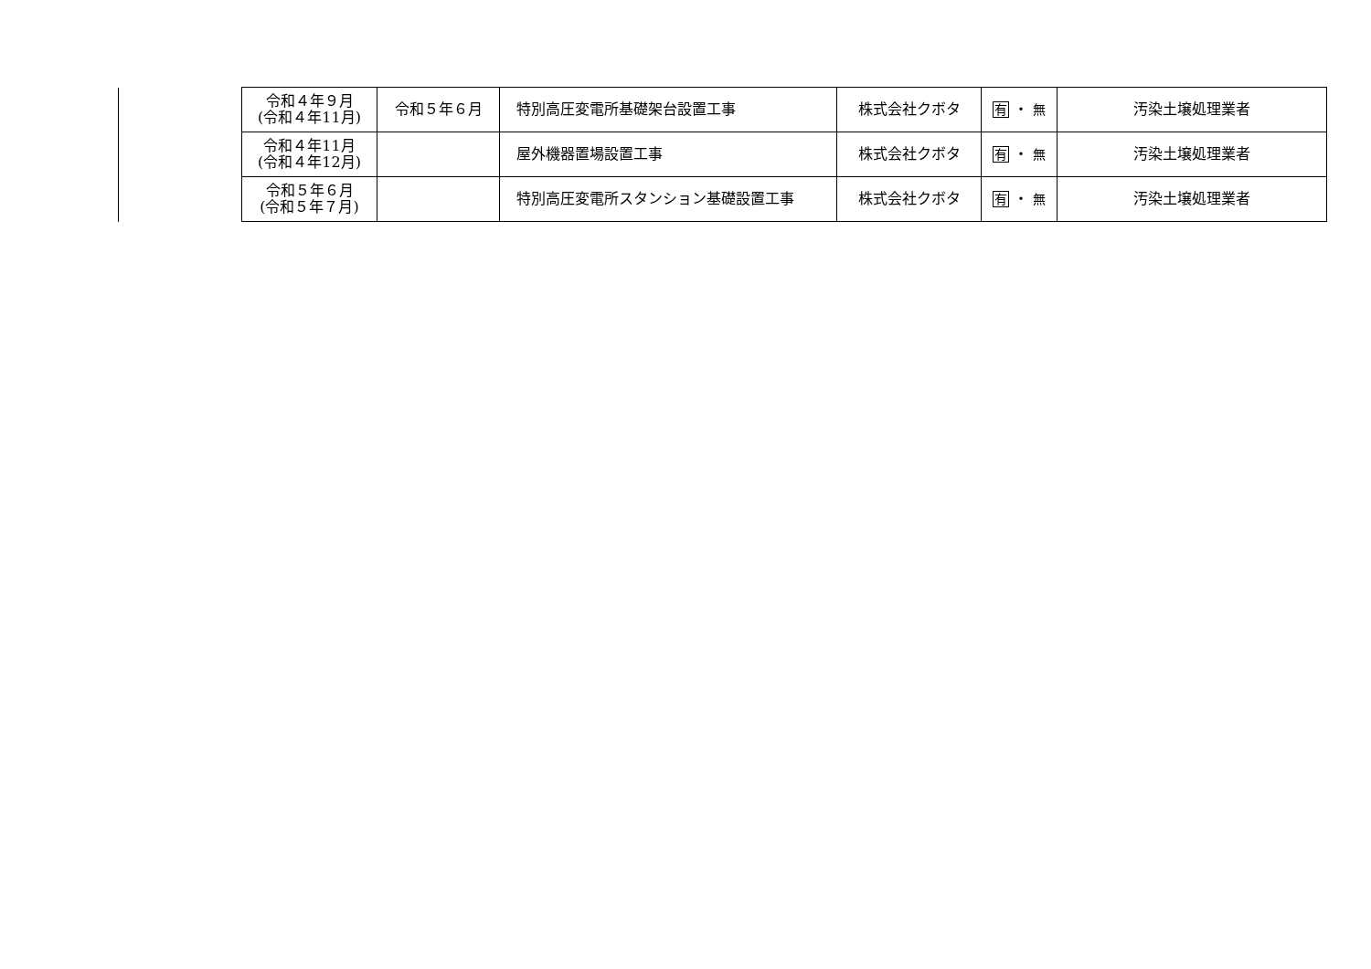| 令和４年９月 (令和４年11月) | 令和５年６月 | 特別高圧変電所基礎架台設置工事 | 株式会社クボタ | 有 ・ 無 | 汚染土壌処理業者 |
| 令和４年11月 (令和４年12月) | | 屋外機器置場設置工事 | 株式会社クボタ | 有 ・ 無 | 汚染土壌処理業者 |
| 令和５年６月 (令和５年７月) | | 特別高圧変電所スタンション基礎設置工事 | 株式会社クボタ | 有 ・ 無 | 汚染土壌処理業者 |